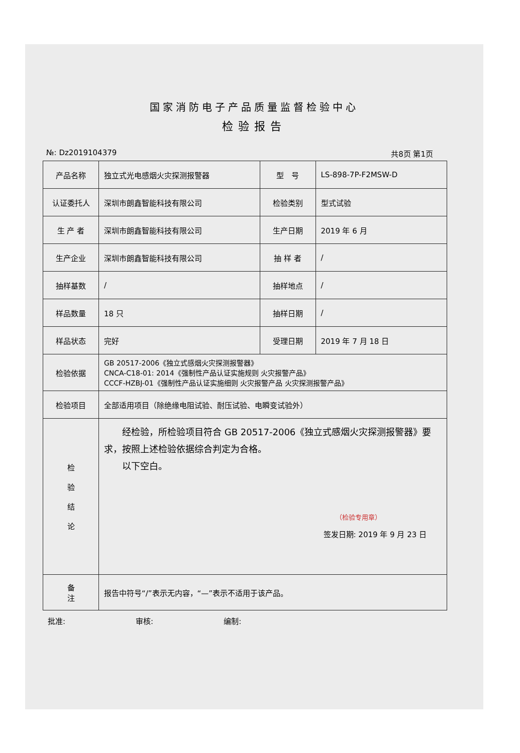国家消防电子产品质量监督检验中心
检验报告
№: Dz2019104379 共8页 第1页
| 产品名称 | 独立式光电感烟火灾探测报警器 | 型 号 | LS-898-7P-F2MSW-D |
| 认证委托人 | 深圳市朗鑫智能科技有限公司 | 检验类别 | 型式试验 |
| 生 产 者 | 深圳市朗鑫智能科技有限公司 | 生产日期 | 2019 年 6 月 |
| 生产企业 | 深圳市朗鑫智能科技有限公司 | 抽 样 者 | / |
| 抽样基数 | / | 抽样地点 | / |
| 样品数量 | 18 只 | 抽样日期 | / |
| 样品状态 | 完好 | 受理日期 | 2019 年 7 月 18 日 |
| 检验依据 | GB 20517-2006《独立式感烟火灾探测报警器》 CNCA-C18-01: 2014《强制性产品认证实施规则 火灾报警产品》 CCCF-HZBJ-01《强制性产品认证实施细则 火灾报警产品 火灾探测报警产品》 | | |
| 检验项目 | 全部适用项目（除绝缘电阻试验、耐压试验、电瞬变试验外） | | |
| 检 验 结 论 | 经检验，所检验项目符合 GB 20517-2006《独立式感烟火灾探测报警器》要求，按照上述检验依据综合判定为合格。 以下空白。 （检验专用章） 签发日期: 2019 年 9 月 23 日 | | |
| 备 注 | 报告中符号“/”表示无内容，“—”表示不适用于该产品。 | | |
批准: 审核: 编制: